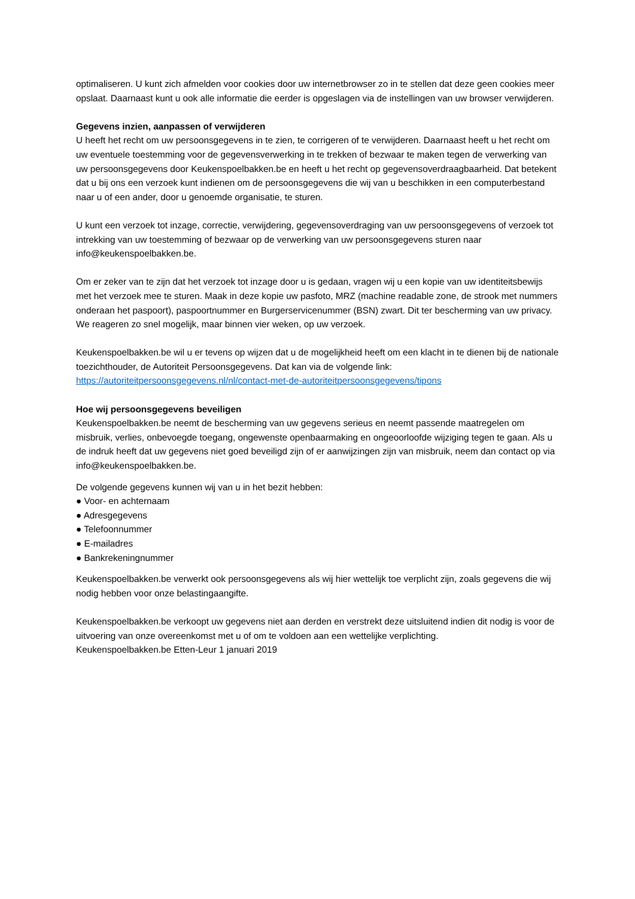optimaliseren. U kunt zich afmelden voor cookies door uw internetbrowser zo in te stellen dat deze geen cookies meer opslaat. Daarnaast kunt u ook alle informatie die eerder is opgeslagen via de instellingen van uw browser verwijderen.
Gegevens inzien, aanpassen of verwijderen
U heeft het recht om uw persoonsgegevens in te zien, te corrigeren of te verwijderen. Daarnaast heeft u het recht om uw eventuele toestemming voor de gegevensverwerking in te trekken of bezwaar te maken tegen de verwerking van uw persoonsgegevens door Keukenspoelbakken.be en heeft u het recht op gegevensoverdraagbaarheid. Dat betekent dat u bij ons een verzoek kunt indienen om de persoonsgegevens die wij van u beschikken in een computerbestand naar u of een ander, door u genoemde organisatie, te sturen.
U kunt een verzoek tot inzage, correctie, verwijdering, gegevensoverdraging van uw persoonsgegevens of verzoek tot intrekking van uw toestemming of bezwaar op de verwerking van uw persoonsgegevens sturen naar info@keukenspoelbakken.be.
Om er zeker van te zijn dat het verzoek tot inzage door u is gedaan, vragen wij u een kopie van uw identiteitsbewijs met het verzoek mee te sturen. Maak in deze kopie uw pasfoto, MRZ (machine readable zone, de strook met nummers onderaan het paspoort), paspoortnummer en Burgerservicenummer (BSN) zwart. Dit ter bescherming van uw privacy. We reageren zo snel mogelijk, maar binnen vier weken, op uw verzoek.
Keukenspoelbakken.be wil u er tevens op wijzen dat u de mogelijkheid heeft om een klacht in te dienen bij de nationale toezichthouder, de Autoriteit Persoonsgegevens. Dat kan via de volgende link:
https://autoriteitpersoonsgegevens.nl/nl/contact-met-de-autoriteitpersoonsgegevens/tipons
Hoe wij persoonsgegevens beveiligen
Keukenspoelbakken.be neemt de bescherming van uw gegevens serieus en neemt passende maatregelen om misbruik, verlies, onbevoegde toegang, ongewenste openbaarmaking en ongeoorloofde wijziging tegen te gaan. Als u de indruk heeft dat uw gegevens niet goed beveiligd zijn of er aanwijzingen zijn van misbruik, neem dan contact op via info@keukenspoelbakken.be.
De volgende gegevens kunnen wij van u in het bezit hebben:
● Voor- en achternaam
● Adresgegevens
● Telefoonnummer
● E-mailadres
● Bankrekeningnummer
Keukenspoelbakken.be verwerkt ook persoonsgegevens als wij hier wettelijk toe verplicht zijn, zoals gegevens die wij nodig hebben voor onze belastingaangifte.
Keukenspoelbakken.be verkoopt uw gegevens niet aan derden en verstrekt deze uitsluitend indien dit nodig is voor de uitvoering van onze overeenkomst met u of om te voldoen aan een wettelijke verplichting.
Keukenspoelbakken.be Etten-Leur 1 januari 2019